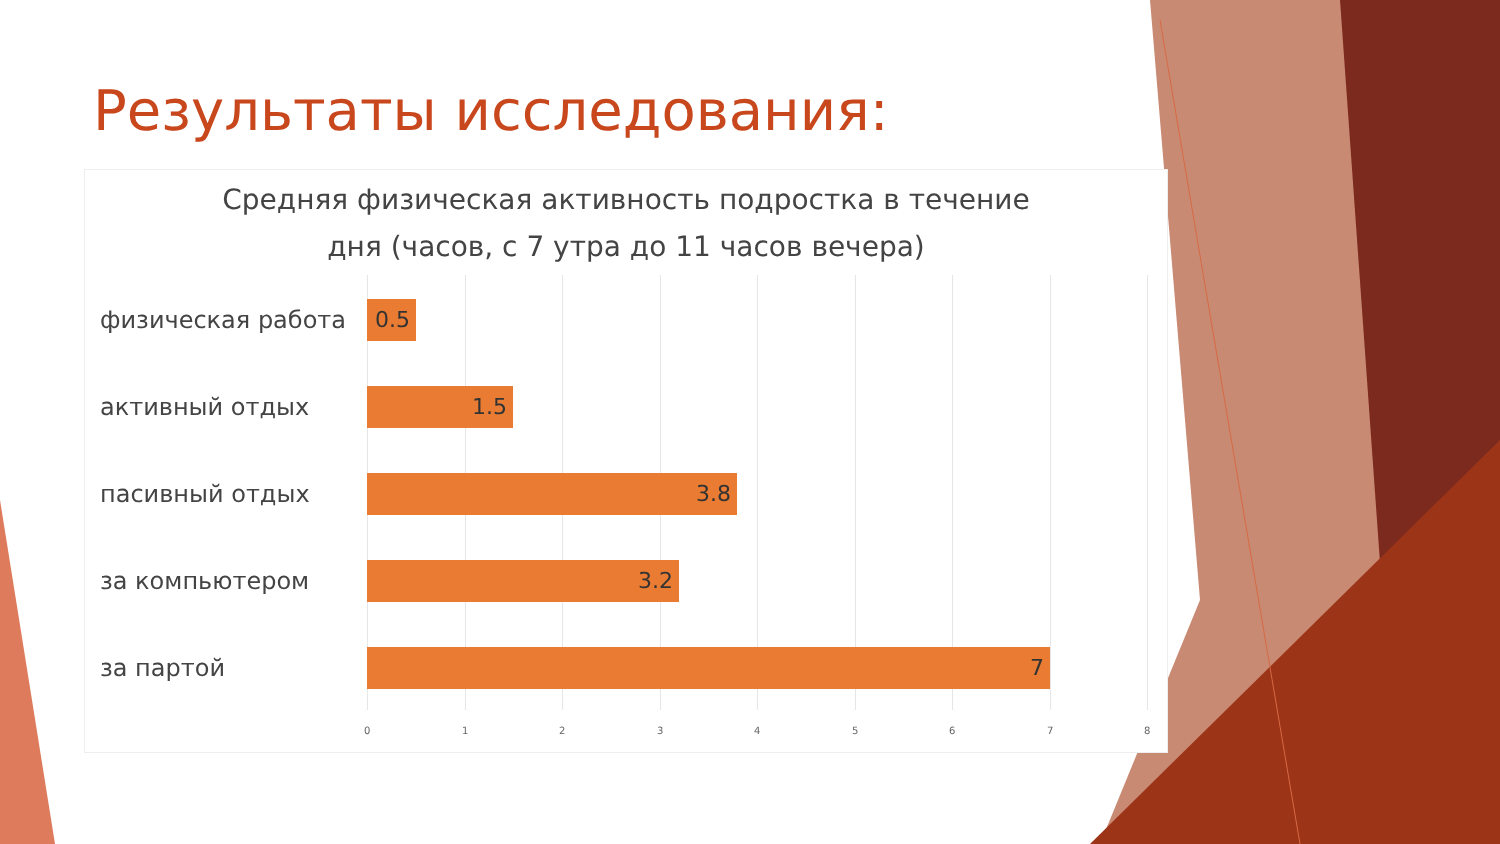Результаты исследования:
Средняя физическая активность подростка в течение
дня (часов, с 7 утра до 11 часов вечера)
физическая работа 0.5
активный отдых 1.5
пасивный отдых 3.8
за компьютером 3.2
за партой 7
0 1 2 3 4 5 6 7 8